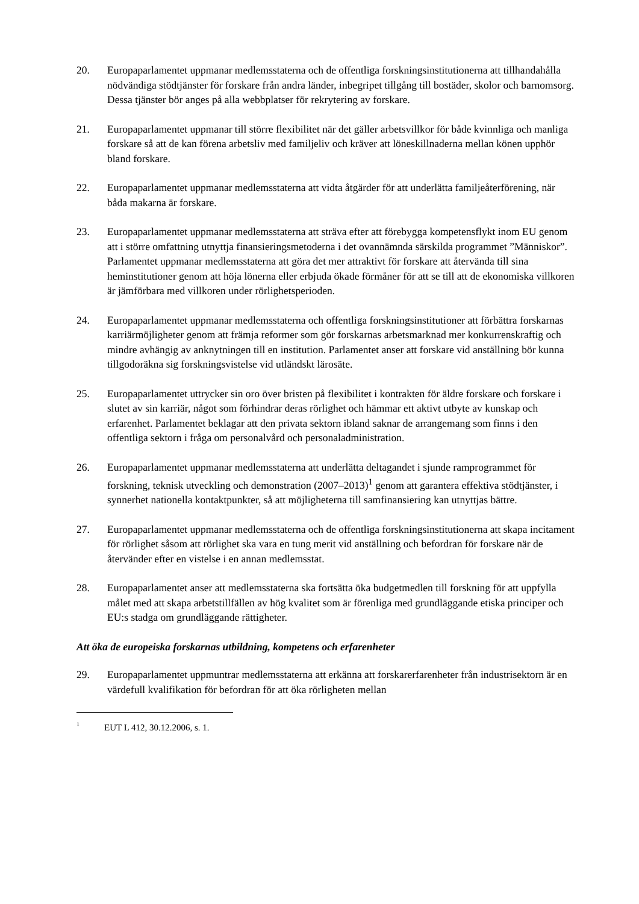20. Europaparlamentet uppmanar medlemsstaterna och de offentliga forskningsinstitutionerna att tillhandahålla nödvändiga stödtjänster för forskare från andra länder, inbegripet tillgång till bostäder, skolor och barnomsorg. Dessa tjänster bör anges på alla webbplatser för rekrytering av forskare.
21. Europaparlamentet uppmanar till större flexibilitet när det gäller arbetsvillkor för både kvinnliga och manliga forskare så att de kan förena arbetsliv med familjeliv och kräver att löneskillnaderna mellan könen upphör bland forskare.
22. Europaparlamentet uppmanar medlemsstaterna att vidta åtgärder för att underlätta familjeåterförening, när båda makarna är forskare.
23. Europaparlamentet uppmanar medlemsstaterna att sträva efter att förebygga kompetensflykt inom EU genom att i större omfattning utnyttja finansieringsmetoderna i det ovannämnda särskilda programmet ”Människor”. Parlamentet uppmanar medlemsstaterna att göra det mer attraktivt för forskare att återvända till sina heminstitutioner genom att höja lönerna eller erbjuda ökade förmåner för att se till att de ekonomiska villkoren är jämförbara med villkoren under rörlighetsperioden.
24. Europaparlamentet uppmanar medlemsstaterna och offentliga forskningsinstitutioner att förbättra forskarnas karriärmöjligheter genom att främja reformer som gör forskarnas arbetsmarknad mer konkurrenskraftig och mindre avhängig av anknytningen till en institution. Parlamentet anser att forskare vid anställning bör kunna tillgodoräkna sig forskningsvistelse vid utländskt lärosäte.
25. Europaparlamentet uttrycker sin oro över bristen på flexibilitet i kontrakten för äldre forskare och forskare i slutet av sin karriär, något som förhindrar deras rörlighet och hämmar ett aktivt utbyte av kunskap och erfarenhet. Parlamentet beklagar att den privata sektorn ibland saknar de arrangemang som finns i den offentliga sektorn i fråga om personalvård och personaladministration.
26. Europaparlamentet uppmanar medlemsstaterna att underlätta deltagandet i sjunde ramprogrammet för forskning, teknisk utveckling och demonstration (2007–2013)<sup>1</sup> genom att garantera effektiva stödtjänster, i synnerhet nationella kontaktpunkter, så att möjligheterna till samfinansiering kan utnyttjas bättre.
27. Europaparlamentet uppmanar medlemsstaterna och de offentliga forskningsinstitutionerna att skapa incitament för rörlighet såsom att rörlighet ska vara en tung merit vid anställning och befordran för forskare när de återvänder efter en vistelse i en annan medlemsstat.
28. Europaparlamentet anser att medlemsstaterna ska fortsätta öka budgetmedlen till forskning för att uppfylla målet med att skapa arbetstillfällen av hög kvalitet som är förenliga med grundläggande etiska principer och EU:s stadga om grundläggande rättigheter.
Att öka de europeiska forskarnas utbildning, kompetens och erfarenheter
29. Europaparlamentet uppmuntrar medlemsstaterna att erkänna att forskarerfarenheter från industrisektorn är en värdefull kvalifikation för befordran för att öka rörligheten mellan
1
EUT L 412, 30.12.2006, s. 1.